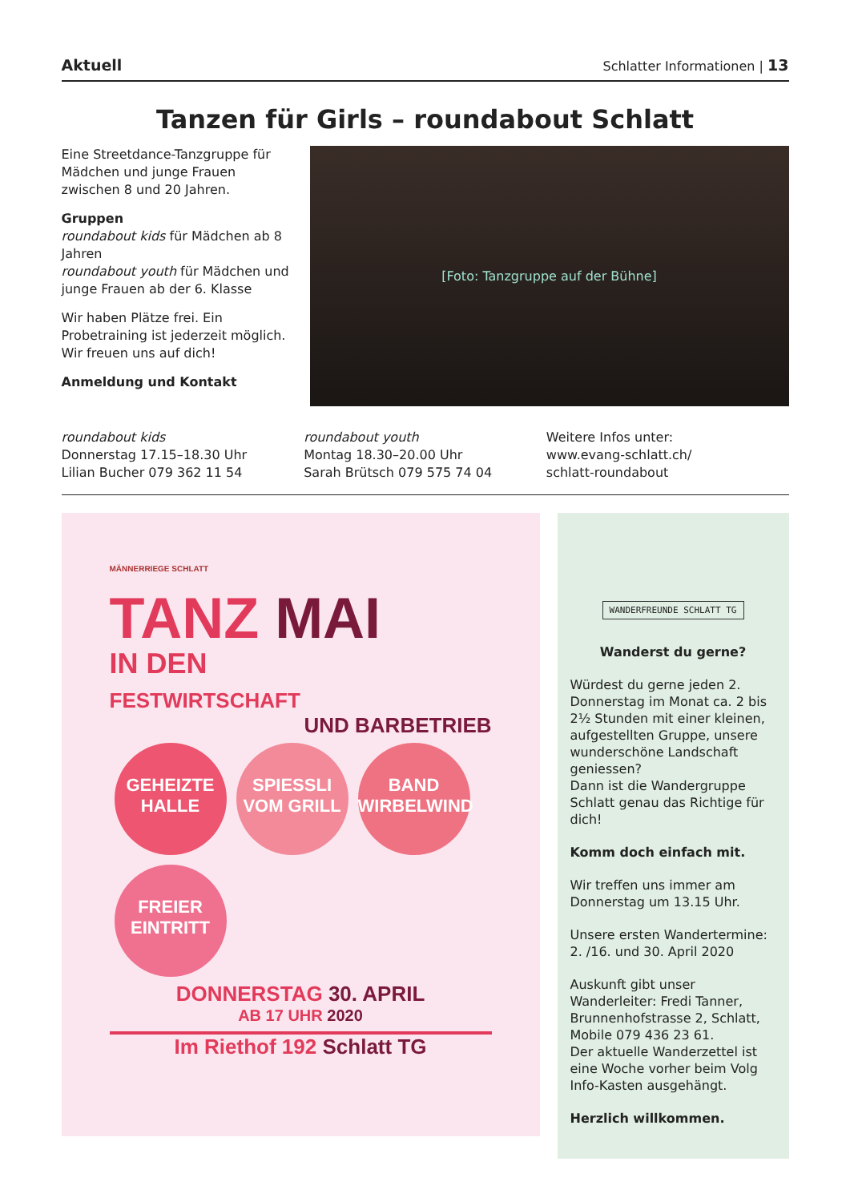Aktuell Schlatter Informationen | 13
Tanzen für Girls – roundabout Schlatt
Eine Streetdance-Tanzgruppe für Mädchen und junge Frauen zwischen 8 und 20 Jahren.
Gruppen
roundabout kids für Mädchen ab 8 Jahren
roundabout youth für Mädchen und junge Frauen ab der 6. Klasse
Wir haben Plätze frei. Ein Probetraining ist jederzeit möglich. Wir freuen uns auf dich!
Anmeldung und Kontakt
[Foto: Tanzgruppe auf der Bühne]
roundabout kids
Donnerstag 17.15–18.30 Uhr
Lilian Bucher 079 362 11 54
roundabout youth
Montag 18.30–20.00 Uhr
Sarah Brütsch 079 575 74 04
Weitere Infos unter:
www.evang-schlatt.ch/
schlatt-roundabout
MÄNNERRIEGE SCHLATT
TANZ MAI
IN DEN
FESTWIRTSCHAFT
UND BARBETRIEB
GEHEIZTE HALLE SPIESSLI VOM GRILL BAND WIRBELWIND FREIER EINTRITT
DONNERSTAG 30. APRIL
AB 17 UHR 2020
Im Riethof 192 Schlatt TG
WANDERFREUNDE SCHLATT TG
Wanderst du gerne?
Würdest du gerne jeden 2. Donnerstag im Monat ca. 2 bis 2½ Stunden mit einer kleinen, aufgestellten Gruppe, unsere wunderschöne Landschaft geniessen?
Dann ist die Wandergruppe Schlatt genau das Richtige für dich!
Komm doch einfach mit.
Wir treffen uns immer am Donnerstag um 13.15 Uhr.
Unsere ersten Wandertermine: 2. /16. und 30. April 2020
Auskunft gibt unser Wanderleiter: Fredi Tanner, Brunnenhofstrasse 2, Schlatt, Mobile 079 436 23 61.
Der aktuelle Wanderzettel ist eine Woche vorher beim Volg Info-Kasten ausgehängt.
Herzlich willkommen.